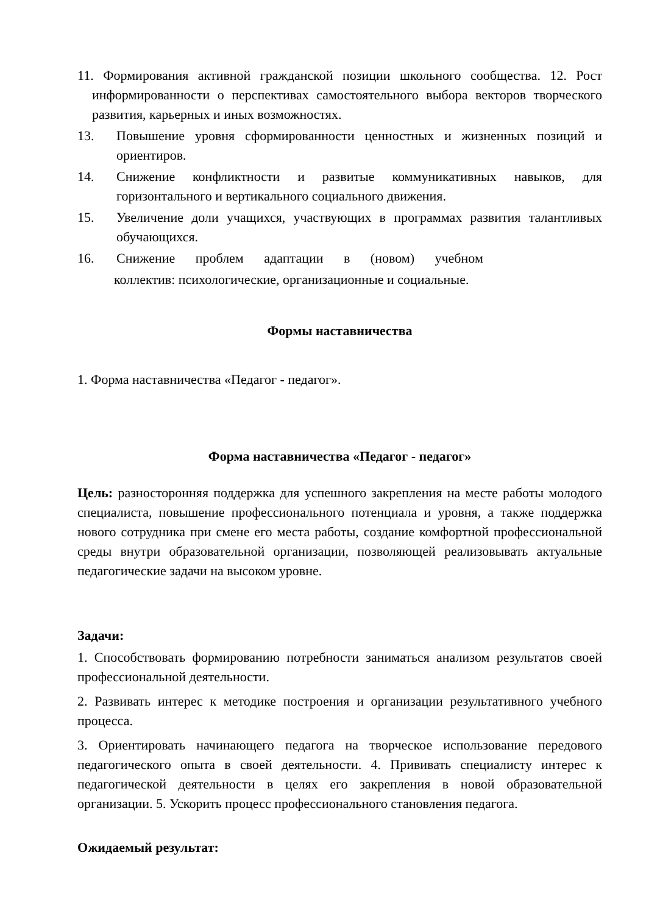11. Формирования активной гражданской позиции школьного сообщества. 12. Рост информированности о перспективах самостоятельного выбора векторов творческого развития, карьерных и иных возможностях.
13. Повышение уровня сформированности ценностных и жизненных позиций и ориентиров.
14. Снижение конфликтности и развитые коммуникативных навыков, для горизонтального и вертикального социального движения.
15. Увеличение доли учащихся, участвующих в программах развития талантливых обучающихся.
16. Снижение проблем адаптации в (новом) учебном
коллектив: психологические, организационные и социальные.
Формы наставничества
1. Форма наставничества «Педагог - педагог».
Форма наставничества «Педагог - педагог»
Цель: разносторонняя поддержка для успешного закрепления на месте работы молодого специалиста, повышение профессионального потенциала и уровня, а также поддержка нового сотрудника при смене его места работы, создание комфортной профессиональной среды внутри образовательной организации, позволяющей реализовывать актуальные педагогические задачи на высоком уровне.
Задачи:
1. Способствовать формированию потребности заниматься анализом результатов своей профессиональной деятельности.
2. Развивать интерес к методике построения и организации результативного учебного процесса.
3. Ориентировать начинающего педагога на творческое использование передового педагогического опыта в своей деятельности. 4. Прививать специалисту интерес к педагогической деятельности в целях его закрепления в новой образовательной организации. 5. Ускорить процесс профессионального становления педагога.
Ожидаемый результат: